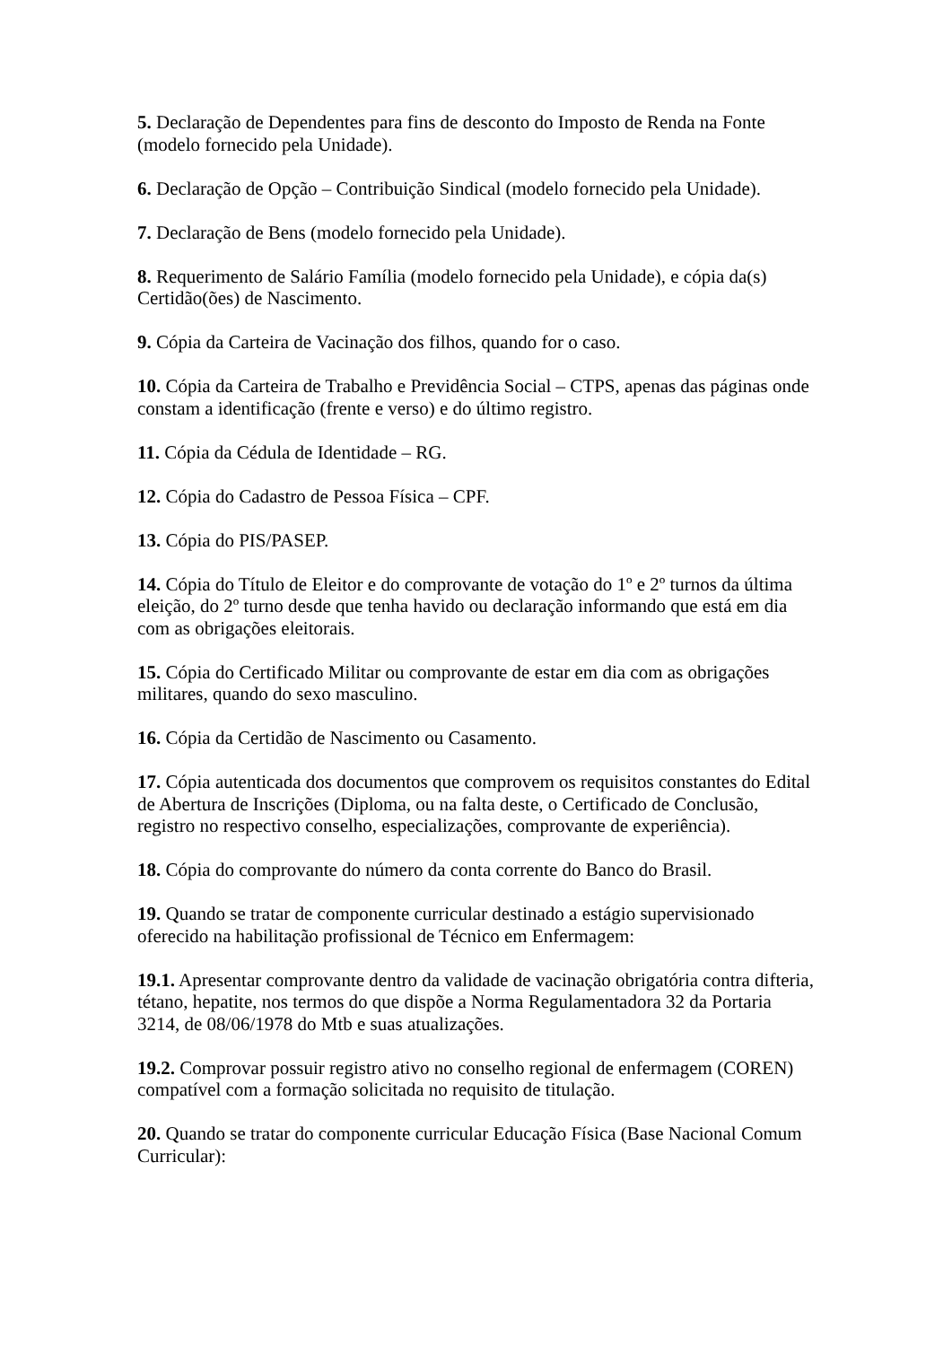5. Declaração de Dependentes para fins de desconto do Imposto de Renda na Fonte (modelo fornecido pela Unidade).
6. Declaração de Opção – Contribuição Sindical (modelo fornecido pela Unidade).
7. Declaração de Bens (modelo fornecido pela Unidade).
8. Requerimento de Salário Família (modelo fornecido pela Unidade), e cópia da(s) Certidão(ões) de Nascimento.
9. Cópia da Carteira de Vacinação dos filhos, quando for o caso.
10. Cópia da Carteira de Trabalho e Previdência Social – CTPS, apenas das páginas onde constam a identificação (frente e verso) e do último registro.
11. Cópia da Cédula de Identidade – RG.
12. Cópia do Cadastro de Pessoa Física – CPF.
13. Cópia do PIS/PASEP.
14. Cópia do Título de Eleitor e do comprovante de votação do 1º e 2º turnos da última eleição, do 2º turno desde que tenha havido ou declaração informando que está em dia com as obrigações eleitorais.
15. Cópia do Certificado Militar ou comprovante de estar em dia com as obrigações militares, quando do sexo masculino.
16. Cópia da Certidão de Nascimento ou Casamento.
17. Cópia autenticada dos documentos que comprovem os requisitos constantes do Edital de Abertura de Inscrições (Diploma, ou na falta deste, o Certificado de Conclusão, registro no respectivo conselho, especializações, comprovante de experiência).
18. Cópia do comprovante do número da conta corrente do Banco do Brasil.
19. Quando se tratar de componente curricular destinado a estágio supervisionado oferecido na habilitação profissional de Técnico em Enfermagem:
19.1. Apresentar comprovante dentro da validade de vacinação obrigatória contra difteria, tétano, hepatite, nos termos do que dispõe a Norma Regulamentadora 32 da Portaria 3214, de 08/06/1978 do Mtb e suas atualizações.
19.2. Comprovar possuir registro ativo no conselho regional de enfermagem (COREN) compatível com a formação solicitada no requisito de titulação.
20. Quando se tratar do componente curricular Educação Física (Base Nacional Comum Curricular):